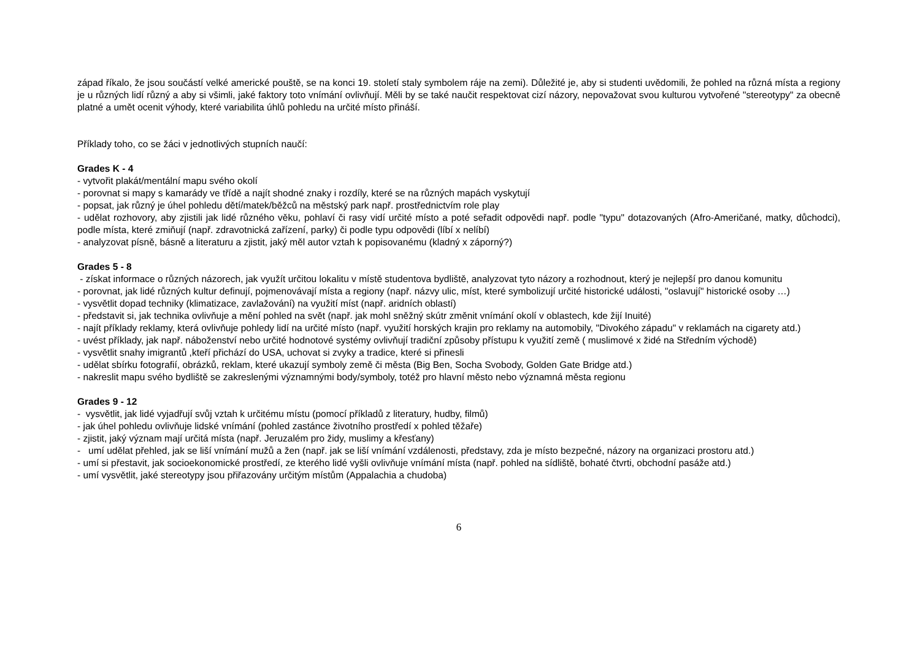západ říkalo, že jsou součástí velké americké pouště, se na konci 19. století staly symbolem ráje na zemi). Důležité je, aby si studenti uvědomili, že pohled na různá místa a regiony je u různých lidí různý a aby si všimli, jaké faktory toto vnímání ovlivňují. Měli by se také naučit respektovat cizí názory, nepovažovat svou kulturou vytvořené "stereotypy" za obecně platné a umět ocenit výhody, které variabilita úhlů pohledu na určité místo přináší.
Příklady toho, co se žáci v jednotlivých stupních naučí:
Grades K - 4
- vytvořit plakát/mentální mapu svého okolí
- porovnat si mapy s kamarády ve třídě a najít shodné znaky i rozdíly, které se na různých mapách vyskytují
- popsat, jak různý je úhel pohledu dětí/matek/běžců na městský park např. prostřednictvím role play
- udělat rozhovory, aby zjistili jak lidé různého věku, pohlaví či rasy vidí určité místo a poté seřadit odpovědi např. podle "typu" dotazovaných (Afro-Američané, matky, důchodci), podle místa, které zmiňují (např. zdravotnická zařízení, parky) či podle typu odpovědi (líbí x nelíbí)
- analyzovat písně, básně a literaturu a zjistit, jaký měl autor vztah k popisovanému (kladný x záporný?)
Grades 5 - 8
- získat informace o různých názorech, jak využít určitou lokalitu v místě studentova bydliště, analyzovat tyto názory a rozhodnout, který je nejlepší pro danou komunitu
- porovnat, jak lidé různých kultur definují, pojmenovávají místa a regiony (např. názvy ulic, míst, které symbolizují určité historické události, "oslavují" historické osoby …)
- vysvětlit dopad techniky (klimatizace, zavlažování) na využití míst (např. aridních oblastí)
- představit si, jak technika ovlivňuje a mění pohled na svět (např. jak mohl sněžný skútr změnit vnímání okolí v oblastech, kde žijí Inuité)
- najít příklady reklamy, která ovlivňuje pohledy lidí na určité místo (např. využití horských krajin pro reklamy na automobily, "Divokého západu" v reklamách na cigarety atd.)
- uvést příklady, jak např. náboženství nebo určité hodnotové systémy ovlivňují tradiční způsoby přístupu k využití země ( muslimové x židé na Středním východě)
- vysvětlit snahy imigrantů ,kteří přichází do USA, uchovat si zvyky a tradice, které si přinesli
- udělat sbírku fotografií, obrázků, reklam, které ukazují symboly země či města (Big Ben, Socha Svobody, Golden Gate Bridge atd.)
- nakreslit mapu svého bydliště se zakreslenými významnými body/symboly, totéž pro hlavní město nebo významná města regionu
Grades 9 - 12
- vysvětlit, jak lidé vyjadřují svůj vztah k určitému místu (pomocí příkladů z literatury, hudby, filmů)
- jak úhel pohledu ovlivňuje lidské vnímání (pohled zastánce životního prostředí x pohled těžaře)
- zjistit, jaký význam mají určitá místa (např. Jeruzalém pro židy, muslimy a křesťany)
- umí udělat přehled, jak se liší vnímání mužů a žen (např. jak se liší vnímání vzdálenosti, představy, zda je místo bezpečné, názory na organizaci prostoru atd.)
- umí si přestavit, jak socioekonomické prostředí, ze kterého lidé vyšli ovlivňuje vnímání místa (např. pohled na sídliště, bohaté čtvrti, obchodní pasáže atd.)
- umí vysvětlit, jaké stereotypy jsou přiřazovány určitým místům (Appalachia a chudoba)
6